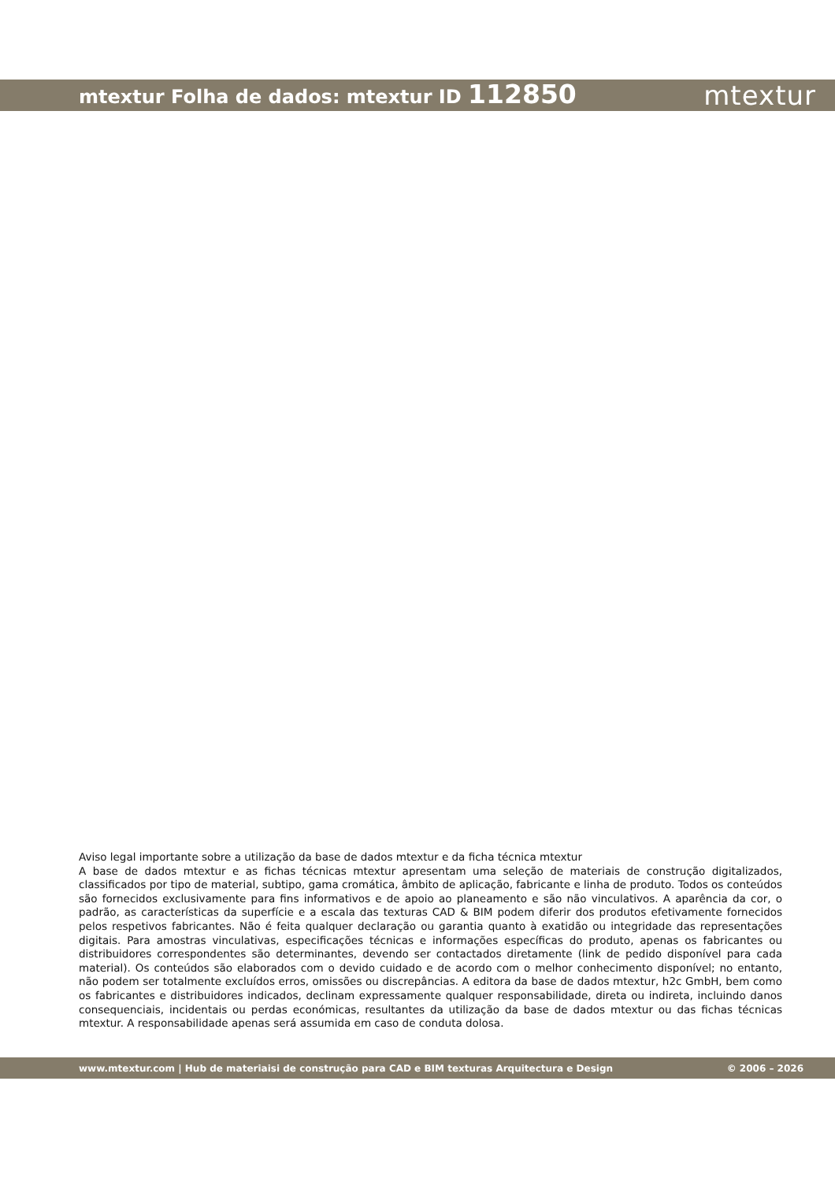mtextur Folha de dados: mtextur ID 112850
mtextur
Aviso legal importante sobre a utilização da base de dados mtextur e da ficha técnica mtextur
A base de dados mtextur e as fichas técnicas mtextur apresentam uma seleção de materiais de construção digitalizados, classificados por tipo de material, subtipo, gama cromática, âmbito de aplicação, fabricante e linha de produto. Todos os conteúdos são fornecidos exclusivamente para fins informativos e de apoio ao planeamento e são não vinculativos. A aparência da cor, o padrão, as características da superfície e a escala das texturas CAD & BIM podem diferir dos produtos efetivamente fornecidos pelos respetivos fabricantes. Não é feita qualquer declaração ou garantia quanto à exatidão ou integridade das representações digitais. Para amostras vinculativas, especificações técnicas e informações específicas do produto, apenas os fabricantes ou distribuidores correspondentes são determinantes, devendo ser contactados diretamente (link de pedido disponível para cada material). Os conteúdos são elaborados com o devido cuidado e de acordo com o melhor conhecimento disponível; no entanto, não podem ser totalmente excluídos erros, omissões ou discrepâncias. A editora da base de dados mtextur, h2c GmbH, bem como os fabricantes e distribuidores indicados, declinam expressamente qualquer responsabilidade, direta ou indireta, incluindo danos consequenciais, incidentais ou perdas económicas, resultantes da utilização da base de dados mtextur ou das fichas técnicas mtextur. A responsabilidade apenas será assumida em caso de conduta dolosa.
www.mtextur.com | Hub de materiaisi de construção para CAD e BIM texturas Arquitectura e Design © 2006 – 2026